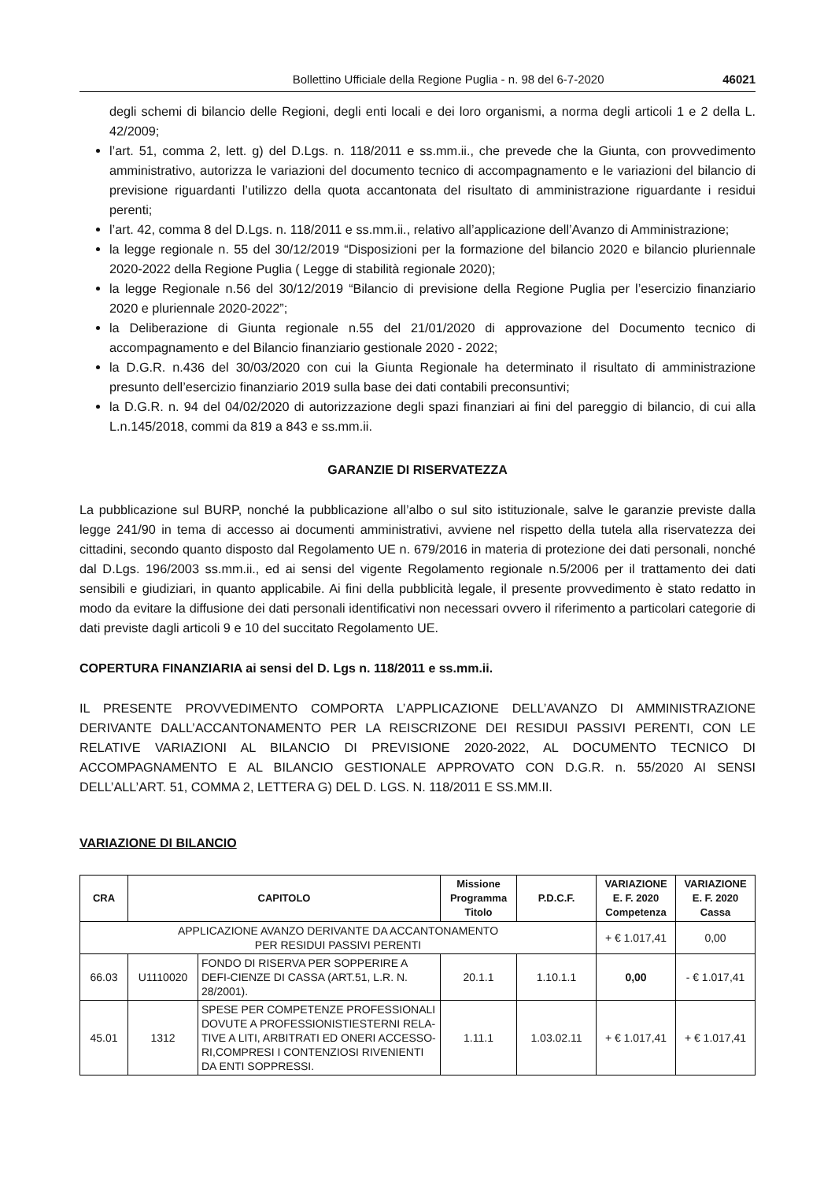Bollettino Ufficiale della Regione Puglia - n. 98 del 6-7-2020 46021
degli schemi di bilancio delle Regioni, degli enti locali e dei loro organismi, a norma degli articoli 1 e 2 della L. 42/2009;
l’art. 51, comma 2, lett. g) del D.Lgs. n. 118/2011 e ss.mm.ii., che prevede che la Giunta, con provvedimento amministrativo, autorizza le variazioni del documento tecnico di accompagnamento e le variazioni del bilancio di previsione riguardanti l’utilizzo della quota accantonata del risultato di amministrazione riguardante i residui perenti;
l’art. 42, comma 8 del D.Lgs. n. 118/2011 e ss.mm.ii., relativo all’applicazione dell’Avanzo di Amministrazione;
la legge regionale n. 55 del 30/12/2019 “Disposizioni per la formazione del bilancio 2020 e bilancio pluriennale 2020-2022 della Regione Puglia ( Legge di stabilità regionale 2020);
la legge Regionale n.56 del 30/12/2019 “Bilancio di previsione della Regione Puglia per l’esercizio finanziario 2020 e pluriennale 2020-2022”;
la Deliberazione di Giunta regionale n.55 del 21/01/2020 di approvazione del Documento tecnico di accompagnamento e del Bilancio finanziario gestionale 2020 - 2022;
la D.G.R. n.436 del 30/03/2020 con cui la Giunta Regionale ha determinato il risultato di amministrazione presunto dell’esercizio finanziario 2019 sulla base dei dati contabili preconsuntivi;
la D.G.R. n. 94 del 04/02/2020 di autorizzazione degli spazi finanziari ai fini del pareggio di bilancio, di cui alla L.n.145/2018, commi da 819 a 843 e ss.mm.ii.
GARANZIE DI RISERVATEZZA
La pubblicazione sul BURP, nonché la pubblicazione all’albo o sul sito istituzionale, salve le garanzie previste dalla legge 241/90 in tema di accesso ai documenti amministrativi, avviene nel rispetto della tutela alla riservatezza dei cittadini, secondo quanto disposto dal Regolamento UE n. 679/2016 in materia di protezione dei dati personali, nonché dal D.Lgs. 196/2003 ss.mm.ii., ed ai sensi del vigente Regolamento regionale n.5/2006 per il trattamento dei dati sensibili e giudiziari, in quanto applicabile. Ai fini della pubblicità legale, il presente provvedimento è stato redatto in modo da evitare la diffusione dei dati personali identificativi non necessari ovvero il riferimento a particolari categorie di dati previste dagli articoli 9 e 10 del succitato Regolamento UE.
COPERTURA FINANZIARIA ai sensi del D. Lgs n. 118/2011 e ss.mm.ii.
IL PRESENTE PROVVEDIMENTO COMPORTA L’APPLICAZIONE DELL’AVANZO DI AMMINISTRAZIONE DERIVANTE DALL’ACCANTONAMENTO PER LA REISCRIZONE DEI RESIDUI PASSIVI PERENTI, CON LE RELATIVE VARIAZIONI AL BILANCIO DI PREVISIONE 2020-2022, AL DOCUMENTO TECNICO DI ACCOMPAGNAMENTO E AL BILANCIO GESTIONALE APPROVATO CON D.G.R. n. 55/2020 AI SENSI DELL’ALL’ART. 51, COMMA 2, LETTERA G) DEL D. LGS. N. 118/2011 E SS.MM.II.
VARIAZIONE DI BILANCIO
| CRA | CAPITOLO | | Missione Programma Titolo | P.D.C.F. | VARIAZIONE E. F. 2020 Competenza | VARIAZIONE E. F. 2020 Cassa |
| --- | --- | --- | --- | --- | --- | --- |
| APPLICAZIONE AVANZO DERIVANTE DA ACCANTONAMENTO PER RESIDUI PASSIVI PERENTI | | | | | + € 1.017,41 | 0,00 |
| 66.03 | U1110020 | FONDO DI RISERVA PER SOPPERIRE A DEFI-CIENZE DI CASSA (ART.51, L.R. N. 28/2001). | 20.1.1 | 1.10.1.1 | 0,00 | - € 1.017,41 |
| 45.01 | 1312 | SPESE PER COMPETENZE PROFESSIONALI DOVUTE A PROFESSIONISTIESTERNI RELA-TIVE A LITI, ARBITRATI ED ONERI ACCESSO-RI,COMPRESI I CONTENZIOSI RIVENIENTI DA ENTI SOPPRESSI. | 1.11.1 | 1.03.02.11 | + € 1.017,41 | + € 1.017,41 |